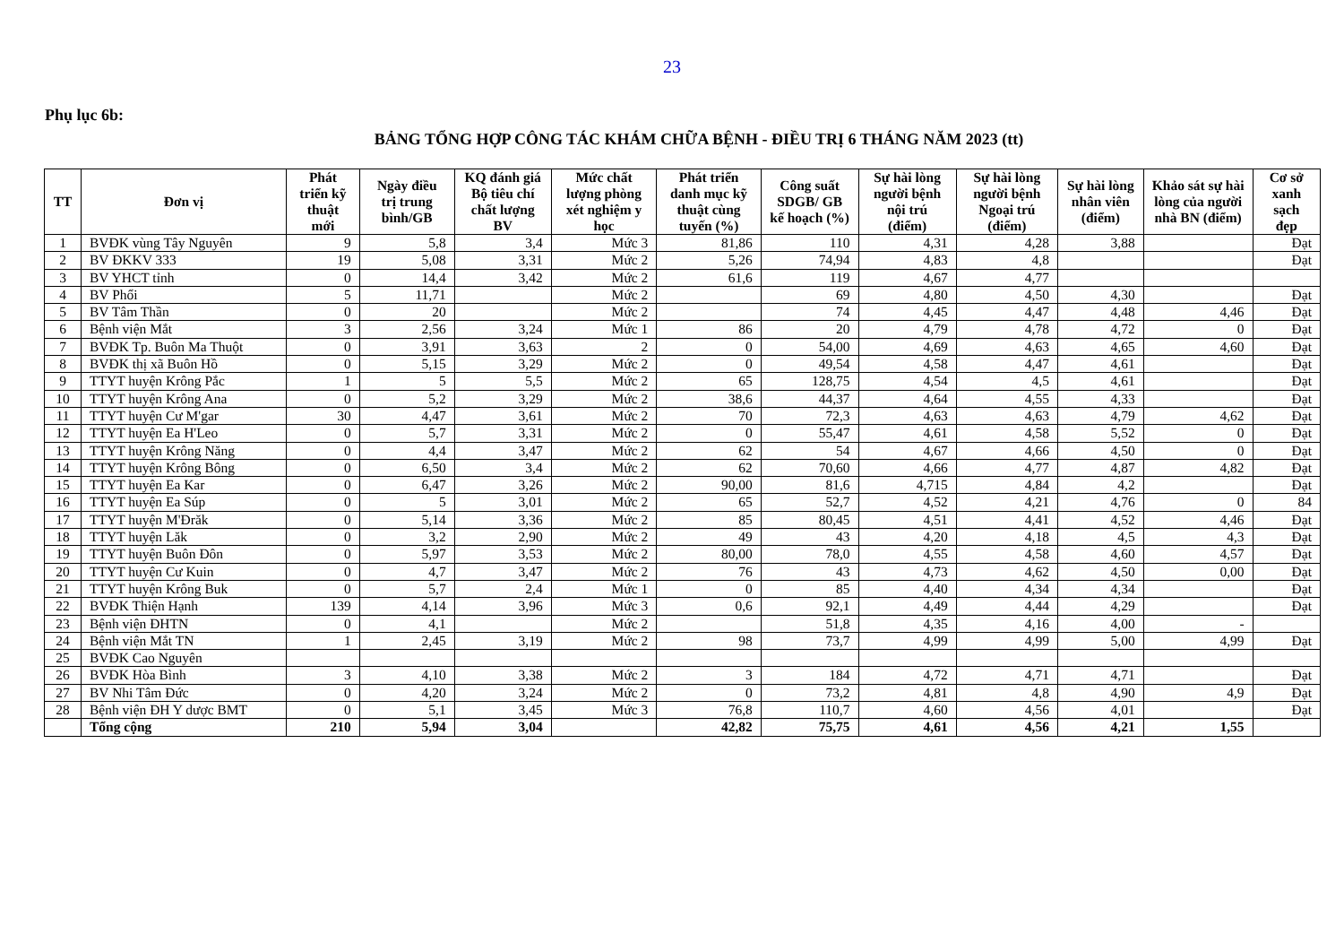23
Phụ lục 6b:
BẢNG TỔNG HỢP CÔNG TÁC KHÁM CHỮA BỆNH - ĐIỀU TRỊ 6 THÁNG NĂM 2023 (tt)
| TT | Đơn vị | Phát triển kỹ thuật mới | Ngày điều trị trung bình/GB | KQ đánh giá Bộ tiêu chí chất lượng BV | Mức chất lượng phòng xét nghiệm y học | Phát triển danh mục kỹ thuật cùng tuyến (%) | Công suất SDGB/ GB kế hoạch (%) | Sự hài lòng người bệnh nội trú (điểm) | Sự hài lòng người bệnh Ngoại trú (điểm) | Sự hài lòng nhân viên (điểm) | Khảo sát sự hài lòng của người nhà BN (điểm) | Cơ sở xanh sạch đẹp |
| --- | --- | --- | --- | --- | --- | --- | --- | --- | --- | --- | --- | --- |
| 1 | BVĐK vùng Tây Nguyên | 9 | 5,8 | 3,4 | Mức 3 | 81,86 | 110 | 4,31 | 4,28 | 3,88 | | Đạt |
| 2 | BV ĐKKV 333 | 19 | 5,08 | 3,31 | Mức 2 | 5,26 | 74,94 | 4,83 | 4,8 | | | Đạt |
| 3 | BV YHCT tỉnh | 0 | 14,4 | 3,42 | Mức 2 | 61,6 | 119 | 4,67 | 4,77 | | | |
| 4 | BV Phổi | 5 | 11,71 | | Mức 2 | | 69 | 4,80 | 4,50 | 4,30 | | Đạt |
| 5 | BV Tâm Thần | 0 | 20 | | Mức 2 | | 74 | 4,45 | 4,47 | 4,48 | 4,46 | Đạt |
| 6 | Bệnh viện Mắt | 3 | 2,56 | 3,24 | Mức 1 | 86 | 20 | 4,79 | 4,78 | 4,72 | 0 | Đạt |
| 7 | BVĐK Tp. Buôn Ma Thuột | 0 | 3,91 | 3,63 | 2 | 0 | 54,00 | 4,69 | 4,63 | 4,65 | 4,60 | Đạt |
| 8 | BVĐK thị xã Buôn Hồ | 0 | 5,15 | 3,29 | Mức 2 | 0 | 49,54 | 4,58 | 4,47 | 4,61 | | Đạt |
| 9 | TTYT huyện Krông Pắc | 1 | 5 | 5,5 | Mức 2 | 65 | 128,75 | 4,54 | 4,5 | 4,61 | | Đạt |
| 10 | TTYT huyện Krông Ana | 0 | 5,2 | 3,29 | Mức 2 | 38,6 | 44,37 | 4,64 | 4,55 | 4,33 | | Đạt |
| 11 | TTYT huyện Cư M'gar | 30 | 4,47 | 3,61 | Mức 2 | 70 | 72,3 | 4,63 | 4,63 | 4,79 | 4,62 | Đạt |
| 12 | TTYT huyện Ea H'Leo | 0 | 5,7 | 3,31 | Mức 2 | 0 | 55,47 | 4,61 | 4,58 | 5,52 | 0 | Đạt |
| 13 | TTYT huyện Krông Năng | 0 | 4,4 | 3,47 | Mức 2 | 62 | 54 | 4,67 | 4,66 | 4,50 | 0 | Đạt |
| 14 | TTYT huyện Krông Bông | 0 | 6,50 | 3,4 | Mức 2 | 62 | 70,60 | 4,66 | 4,77 | 4,87 | 4,82 | Đạt |
| 15 | TTYT huyện Ea Kar | 0 | 6,47 | 3,26 | Mức 2 | 90,00 | 81,6 | 4,715 | 4,84 | 4,2 | | Đạt |
| 16 | TTYT huyện Ea Súp | 0 | 5 | 3,01 | Mức 2 | 65 | 52,7 | 4,52 | 4,21 | 4,76 | 0 | 84 |
| 17 | TTYT huyện M'Đrăk | 0 | 5,14 | 3,36 | Mức 2 | 85 | 80,45 | 4,51 | 4,41 | 4,52 | 4,46 | Đạt |
| 18 | TTYT huyện Lăk | 0 | 3,2 | 2,90 | Mức 2 | 49 | 43 | 4,20 | 4,18 | 4,5 | 4,3 | Đạt |
| 19 | TTYT huyện Buôn Đôn | 0 | 5,97 | 3,53 | Mức 2 | 80,00 | 78,0 | 4,55 | 4,58 | 4,60 | 4,57 | Đạt |
| 20 | TTYT huyện Cư Kuin | 0 | 4,7 | 3,47 | Mức 2 | 76 | 43 | 4,73 | 4,62 | 4,50 | 0,00 | Đạt |
| 21 | TTYT huyện Krông Buk | 0 | 5,7 | 2,4 | Mức 1 | 0 | 85 | 4,40 | 4,34 | 4,34 | | Đạt |
| 22 | BVĐK Thiện Hạnh | 139 | 4,14 | 3,96 | Mức 3 | 0,6 | 92,1 | 4,49 | 4,44 | 4,29 | | Đạt |
| 23 | Bệnh viện ĐHTN | 0 | 4,1 | | Mức 2 | | 51,8 | 4,35 | 4,16 | 4,00 | - | |
| 24 | Bệnh viện Mắt TN | 1 | 2,45 | 3,19 | Mức 2 | 98 | 73,7 | 4,99 | 4,99 | 5,00 | 4,99 | Đạt |
| 25 | BVĐK Cao Nguyên | | | | | | | | | | | |
| 26 | BVĐK Hòa Bình | 3 | 4,10 | 3,38 | Mức 2 | 3 | 184 | 4,72 | 4,71 | 4,71 | | Đạt |
| 27 | BV Nhi Tâm Đức | 0 | 4,20 | 3,24 | Mức 2 | 0 | 73,2 | 4,81 | 4,8 | 4,90 | 4,9 | Đạt |
| 28 | Bệnh viện ĐH Y dược BMT | 0 | 5,1 | 3,45 | Mức 3 | 76,8 | 110,7 | 4,60 | 4,56 | 4,01 | | Đạt |
| | Tổng cộng | 210 | 5,94 | 3,04 | | 42,82 | 75,75 | 4,61 | 4,56 | 4,21 | 1,55 | |